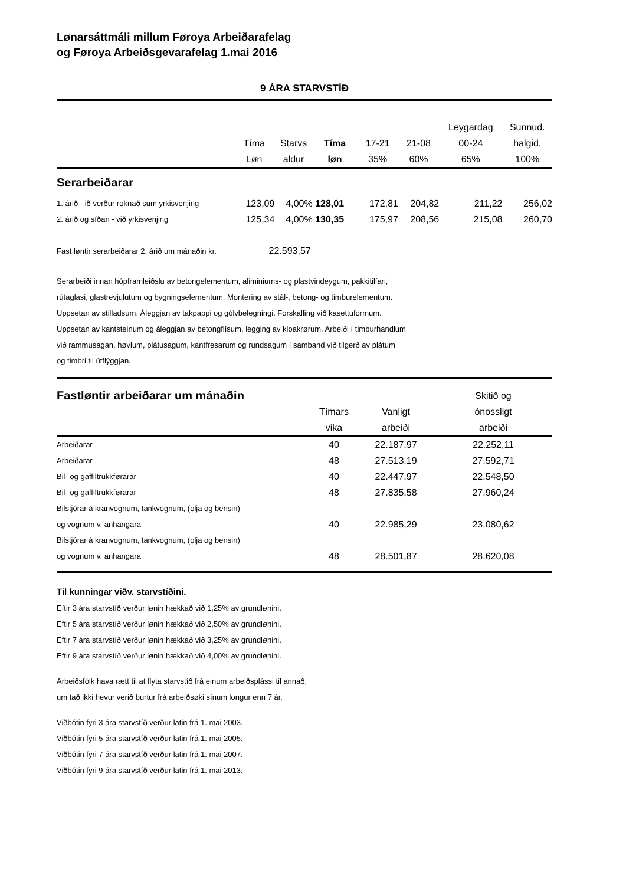Lønarsáttmáli millum Føroya Arbeiðarafelag
og Føroya Arbeiðsgevarafelag 1.mai 2016
9 ÁRA STARVSTÍÐ
| | | | | | | Leygardag | Sunnud. |
| --- | --- | --- | --- | --- | --- | --- | --- |
| | Tíma | Starvs | Tíma | 17-21 | 21-08 | 00-24 | halgid. |
| | Løn | aldur | løn | 35% | 60% | 65% | 100% |
| Serarbeiðarar | | | | | | | |
| 1. árið - ið verður roknað sum yrkisvenjing | 123,09 | 4,00% | 128,01 | 172,81 | 204,82 | 211,22 | 256,02 |
| 2. árið og síðan - við yrkisvenjing | 125,34 | 4,00% | 130,35 | 175,97 | 208,56 | 215,08 | 260,70 |
Fast løntir serarbeiðarar 2. árið um mánaðin kr. 22.593,57
Serarbeiði innan hópframleiðslu av betongelementum, aliminiums- og plastvindeygum, pakkitilfari,
rútaglasi, glastrevjulutum og bygningselementum. Montering av stál-, betong- og timburelementum.
Uppsetan av stilladsum. Áleggjan av takpappi og gólvbelegningi. Forskalling við kasettuformum.
Uppsetan av kantsteinum og áleggjan av betongflísum, legging av kloakrørum. Arbeiði í timburhandlum
við rammusagan, høvlum, plátusagum, kantfresarum og rundsagum í samband við tilgerð av plátum
og timbri til útflýggjan.
| Fastløntir arbeiðarar um mánaðin | | | Skitið og |
| --- | --- | --- | --- |
| | Tímars | Vanligt | ónossligt |
| | vika | arbeiði | arbeiði |
| Arbeiðarar | 40 | 22.187,97 | 22.252,11 |
| Arbeiðarar | 48 | 27.513,19 | 27.592,71 |
| Bil- og gaffiltrukkførarar | 40 | 22.447,97 | 22.548,50 |
| Bil- og gaffiltrukkførarar | 48 | 27.835,58 | 27.960,24 |
| Bilstjórar á kranvognum, tankvognum, (olja og bensin) | | | |
| og vognum v. anhangara | 40 | 22.985,29 | 23.080,62 |
| Bilstjórar á kranvognum, tankvognum, (olja og bensin) | | | |
| og vognum v. anhangara | 48 | 28.501,87 | 28.620,08 |
Til kunningar viðv. starvstíðini.
Eftir 3 ára starvstíð verður lønin hækkað við 1,25% av grundlønini.
Eftir 5 ára starvstíð verður lønin hækkað við 2,50% av grundlønini.
Eftir 7 ára starvstíð verður lønin hækkað við 3,25% av grundlønini.
Eftir 9 ára starvstíð verður lønin hækkað við 4,00% av grundlønini.
Arbeiðsfólk hava rætt til at flyta starvstíð frá einum arbeiðsplássi til annað,
um tað ikki hevur verið burtur frá arbeiðsøki sínum longur enn 7 ár.
Viðbótin fyri 3 ára starvstíð verður latin frá 1. mai 2003.
Viðbótin fyri 5 ára starvstíð verður latin frá 1. mai 2005.
Viðbótin fyri 7 ára starvstíð verður latin frá 1. mai 2007.
Viðbótin fyri 9 ára starvstíð verður latin frá 1. mai 2013.